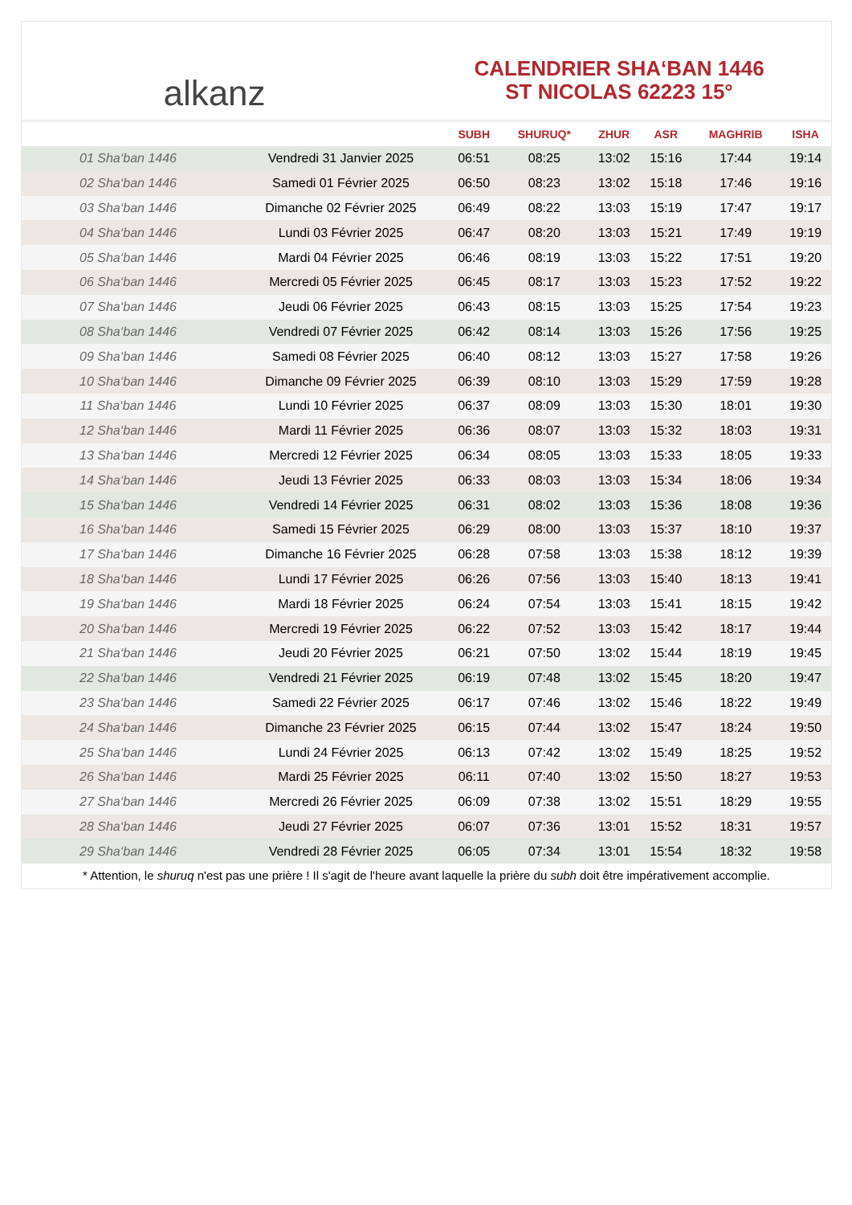alkanz
CALENDRIER SHA‘BAN 1446
ST NICOLAS 62223 15°
| | | SUBH | SHURUQ* | ZHUR | ASR | MAGHRIB | ISHA |
| --- | --- | --- | --- | --- | --- | --- | --- |
| 01 Sha‘ban 1446 | Vendredi 31 Janvier 2025 | 06:51 | 08:25 | 13:02 | 15:16 | 17:44 | 19:14 |
| 02 Sha‘ban 1446 | Samedi 01 Février 2025 | 06:50 | 08:23 | 13:02 | 15:18 | 17:46 | 19:16 |
| 03 Sha‘ban 1446 | Dimanche 02 Février 2025 | 06:49 | 08:22 | 13:03 | 15:19 | 17:47 | 19:17 |
| 04 Sha‘ban 1446 | Lundi 03 Février 2025 | 06:47 | 08:20 | 13:03 | 15:21 | 17:49 | 19:19 |
| 05 Sha‘ban 1446 | Mardi 04 Février 2025 | 06:46 | 08:19 | 13:03 | 15:22 | 17:51 | 19:20 |
| 06 Sha‘ban 1446 | Mercredi 05 Février 2025 | 06:45 | 08:17 | 13:03 | 15:23 | 17:52 | 19:22 |
| 07 Sha‘ban 1446 | Jeudi 06 Février 2025 | 06:43 | 08:15 | 13:03 | 15:25 | 17:54 | 19:23 |
| 08 Sha‘ban 1446 | Vendredi 07 Février 2025 | 06:42 | 08:14 | 13:03 | 15:26 | 17:56 | 19:25 |
| 09 Sha‘ban 1446 | Samedi 08 Février 2025 | 06:40 | 08:12 | 13:03 | 15:27 | 17:58 | 19:26 |
| 10 Sha‘ban 1446 | Dimanche 09 Février 2025 | 06:39 | 08:10 | 13:03 | 15:29 | 17:59 | 19:28 |
| 11 Sha‘ban 1446 | Lundi 10 Février 2025 | 06:37 | 08:09 | 13:03 | 15:30 | 18:01 | 19:30 |
| 12 Sha‘ban 1446 | Mardi 11 Février 2025 | 06:36 | 08:07 | 13:03 | 15:32 | 18:03 | 19:31 |
| 13 Sha‘ban 1446 | Mercredi 12 Février 2025 | 06:34 | 08:05 | 13:03 | 15:33 | 18:05 | 19:33 |
| 14 Sha‘ban 1446 | Jeudi 13 Février 2025 | 06:33 | 08:03 | 13:03 | 15:34 | 18:06 | 19:34 |
| 15 Sha‘ban 1446 | Vendredi 14 Février 2025 | 06:31 | 08:02 | 13:03 | 15:36 | 18:08 | 19:36 |
| 16 Sha‘ban 1446 | Samedi 15 Février 2025 | 06:29 | 08:00 | 13:03 | 15:37 | 18:10 | 19:37 |
| 17 Sha‘ban 1446 | Dimanche 16 Février 2025 | 06:28 | 07:58 | 13:03 | 15:38 | 18:12 | 19:39 |
| 18 Sha‘ban 1446 | Lundi 17 Février 2025 | 06:26 | 07:56 | 13:03 | 15:40 | 18:13 | 19:41 |
| 19 Sha‘ban 1446 | Mardi 18 Février 2025 | 06:24 | 07:54 | 13:03 | 15:41 | 18:15 | 19:42 |
| 20 Sha‘ban 1446 | Mercredi 19 Février 2025 | 06:22 | 07:52 | 13:03 | 15:42 | 18:17 | 19:44 |
| 21 Sha‘ban 1446 | Jeudi 20 Février 2025 | 06:21 | 07:50 | 13:02 | 15:44 | 18:19 | 19:45 |
| 22 Sha‘ban 1446 | Vendredi 21 Février 2025 | 06:19 | 07:48 | 13:02 | 15:45 | 18:20 | 19:47 |
| 23 Sha‘ban 1446 | Samedi 22 Février 2025 | 06:17 | 07:46 | 13:02 | 15:46 | 18:22 | 19:49 |
| 24 Sha‘ban 1446 | Dimanche 23 Février 2025 | 06:15 | 07:44 | 13:02 | 15:47 | 18:24 | 19:50 |
| 25 Sha‘ban 1446 | Lundi 24 Février 2025 | 06:13 | 07:42 | 13:02 | 15:49 | 18:25 | 19:52 |
| 26 Sha‘ban 1446 | Mardi 25 Février 2025 | 06:11 | 07:40 | 13:02 | 15:50 | 18:27 | 19:53 |
| 27 Sha‘ban 1446 | Mercredi 26 Février 2025 | 06:09 | 07:38 | 13:02 | 15:51 | 18:29 | 19:55 |
| 28 Sha‘ban 1446 | Jeudi 27 Février 2025 | 06:07 | 07:36 | 13:01 | 15:52 | 18:31 | 19:57 |
| 29 Sha‘ban 1446 | Vendredi 28 Février 2025 | 06:05 | 07:34 | 13:01 | 15:54 | 18:32 | 19:58 |
* Attention, le shuruq n'est pas une prière ! Il s'agit de l'heure avant laquelle la prière du subh doit être impérativement accomplie.